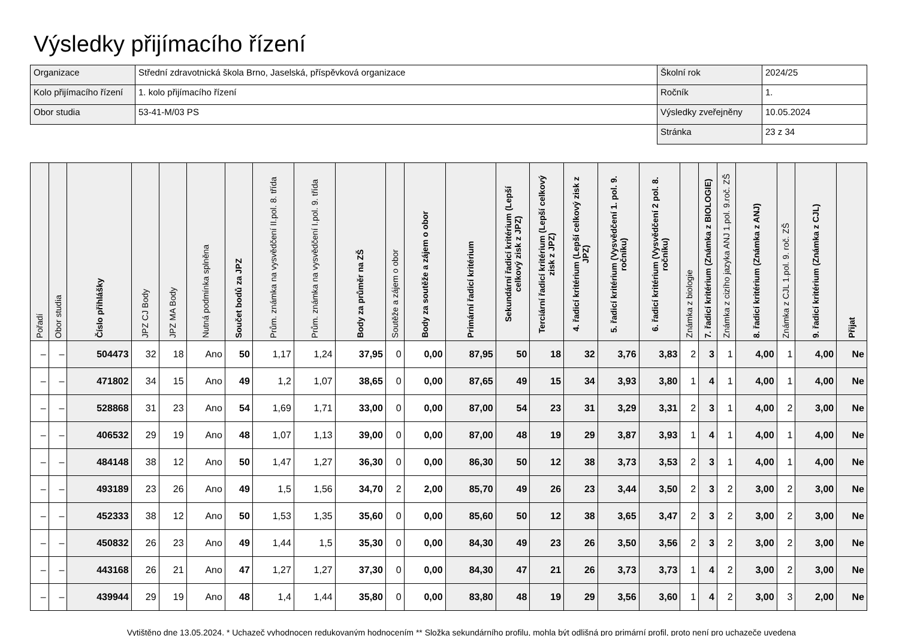Výsledky přijímacího řízení
| Organizace | Střední zdravotnická škola Brno, Jaselská, příspěvková organizace | Školní rok | 2024/25 |
| Kolo přijímacího řízení | 1. kolo přijímacího řízení | Ročník | 1. |
| Obor studia | 53-41-M/03 PS | Výsledky zveřejněny | 10.05.2024 |
| | | Stránka | 23 z 34 |
| Pořadí | Obor studia | Číslo přihlášky | JPZ CJ Body | JPZ MA Body | Nutná podmínka splněna | Součet bodů za JPZ | Prům. známka na vysvědčení II.pol. 8. třída | Prům. známka na vysvědčení I.pol. 9. třída | Body za průměr na ZŠ | Soutěže a zájem o obor | Body za soutěže a zájem o obor | Primární řadicí kritérium | Sekundární řadicí kritérium (Lepší celkový zisk z JPZ) | Terciární řadicí kritérium (Lepší celkový zisk z JPZ) | 4. řadicí kritérium (Lepší celkový zisk z JPZ) | 5. řadicí kritérium (Vysvědčení 1. pol. 9. ročníku) | 6. řadicí kritérium (Vysvědčení 2 pol. 8. ročníku) | Známka z biologie | 7. řadicí kritérium (Známka z BIOLOGIE) | Známka z cizího jazyka ANJ 1.pol. 9.roč. ZŠ | 8. řadicí kritérium (Známka z ANJ) | Známka z CJL 1.pol. 9. roč. ZŠ | 9. řadicí kritérium (Známka z CJL) | Přijat |
| --- | --- | --- | --- | --- | --- | --- | --- | --- | --- | --- | --- | --- | --- | --- | --- | --- | --- | --- | --- | --- | --- | --- | --- | --- |
| – | – | 504473 | 32 | 18 | Ano | 50 | 1,17 | 1,24 | 37,95 | 0 | 0,00 | 87,95 | 50 | 18 | 32 | 3,76 | 3,83 | 2 | 3 | 1 | 4,00 | 1 | 4,00 | Ne |
| – | – | 471802 | 34 | 15 | Ano | 49 | 1,2 | 1,07 | 38,65 | 0 | 0,00 | 87,65 | 49 | 15 | 34 | 3,93 | 3,80 | 1 | 4 | 1 | 4,00 | 1 | 4,00 | Ne |
| – | – | 528868 | 31 | 23 | Ano | 54 | 1,69 | 1,71 | 33,00 | 0 | 0,00 | 87,00 | 54 | 23 | 31 | 3,29 | 3,31 | 2 | 3 | 1 | 4,00 | 2 | 3,00 | Ne |
| – | – | 406532 | 29 | 19 | Ano | 48 | 1,07 | 1,13 | 39,00 | 0 | 0,00 | 87,00 | 48 | 19 | 29 | 3,87 | 3,93 | 1 | 4 | 1 | 4,00 | 1 | 4,00 | Ne |
| – | – | 484148 | 38 | 12 | Ano | 50 | 1,47 | 1,27 | 36,30 | 0 | 0,00 | 86,30 | 50 | 12 | 38 | 3,73 | 3,53 | 2 | 3 | 1 | 4,00 | 1 | 4,00 | Ne |
| – | – | 493189 | 23 | 26 | Ano | 49 | 1,5 | 1,56 | 34,70 | 2 | 2,00 | 85,70 | 49 | 26 | 23 | 3,44 | 3,50 | 2 | 3 | 2 | 3,00 | 2 | 3,00 | Ne |
| – | – | 452333 | 38 | 12 | Ano | 50 | 1,53 | 1,35 | 35,60 | 0 | 0,00 | 85,60 | 50 | 12 | 38 | 3,65 | 3,47 | 2 | 3 | 2 | 3,00 | 2 | 3,00 | Ne |
| – | – | 450832 | 26 | 23 | Ano | 49 | 1,44 | 1,5 | 35,30 | 0 | 0,00 | 84,30 | 49 | 23 | 26 | 3,50 | 3,56 | 2 | 3 | 2 | 3,00 | 2 | 3,00 | Ne |
| – | – | 443168 | 26 | 21 | Ano | 47 | 1,27 | 1,27 | 37,30 | 0 | 0,00 | 84,30 | 47 | 21 | 26 | 3,73 | 3,73 | 1 | 4 | 2 | 3,00 | 2 | 3,00 | Ne |
| – | – | 439944 | 29 | 19 | Ano | 48 | 1,4 | 1,44 | 35,80 | 0 | 0,00 | 83,80 | 48 | 19 | 29 | 3,56 | 3,60 | 1 | 4 | 2 | 3,00 | 3 | 2,00 | Ne |
Vytištěno dne 13.05.2024. * Uchazeč vyhodnocen redukovaným hodnocením ** Složka sekundárního profilu, mohla být odlišná pro primární profil, proto není pro uchazeče uvedena